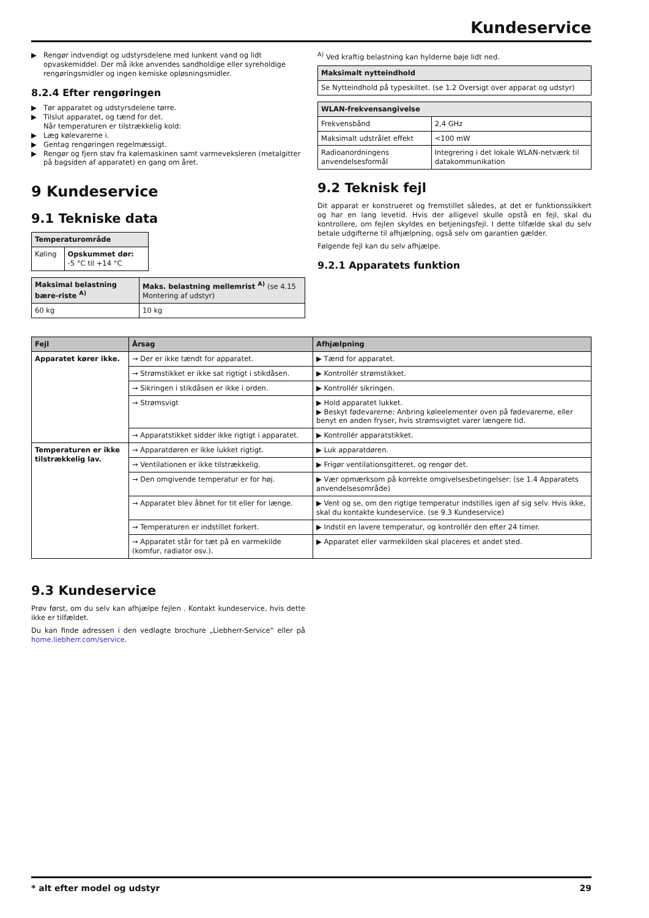Kundeservice
▶ Rengør indvendigt og udstyrsdelene med lunkent vand og lidt opvaskemiddel. Der må ikke anvendes sandholdige eller syreholdige rengøringsmidler og ingen kemiske opløsningsmidler.
8.2.4 Efter rengøringen
▶ Tør apparatet og udstyrsdelene tørre.
▶ Tilslut apparatet, og tænd for det.
Når temperaturen er tilstrækkelig kold:
▶ Læg kølevarerne i.
▶ Gentag rengøringen regelmæssigt.
▶ Rengør og fjern støv fra kølemaskinen samt varmeveksleren (metalgitter på bagsiden af apparatet) en gang om året.
9 Kundeservice
9.1 Tekniske data
| Temperaturområde | |
| --- | --- |
| Køling | Opskummet dør: -5 °C til +14 °C |
| Maksimal belastning bære-riste <sup>A)</sup> | Maks. belastning mellemrist <sup>A)</sup> (se 4.15 Montering af udstyr) |
| --- | --- |
| 60 kg | 10 kg |
<sup>A)</sup> Ved kraftig belastning kan hylderne bøje lidt ned.
| Maksimalt nytteindhold |
| --- |
| Se Nytteindhold på typeskiltet. (se 1.2 Oversigt over apparat og udstyr) |
| WLAN-frekvensangivelse | |
| --- | --- |
| Frekvensbånd | 2,4 GHz |
| Maksimalt udstrålet effekt | <100 mW |
| Radioanordningens anvendelsesformål | Integrering i det lokale WLAN-netværk til datakommunikation |
9.2 Teknisk fejl
Dit apparat er konstrueret og fremstillet således, at det er funktionssikkert og har en lang levetid. Hvis der alligevel skulle opstå en fejl, skal du kontrollere, om fejlen skyldes en betjeningsfejl. I dette tilfælde skal du selv betale udgifterne til afhjælpning, også selv om garantien gælder.
Følgende fejl kan du selv afhjælpe.
9.2.1 Apparatets funktion
| Fejl | Årsag | Afhjælpning |
| --- | --- | --- |
| Apparatet kører ikke. | → Der er ikke tændt for apparatet. | ▶ Tænd for apparatet. |
| | → Strømstikket er ikke sat rigtigt i stikdåsen. | ▶ Kontrollér strømstikket. |
| | → Sikringen i stikdåsen er ikke i orden. | ▶ Kontrollér sikringen. |
| | → Strømsvigt | ▶ Hold apparatet lukket. ▶ Beskyt fødevarerne: Anbring køleelementer oven på fødevarerne, eller benyt en anden fryser, hvis strømsvigtet varer længere tid. |
| | → Apparatstikket sidder ikke rigtigt i apparatet. | ▶ Kontrollér apparatstikket. |
| Temperaturen er ikke tilstrækkelig lav. | → Apparatdøren er ikke lukket rigtigt. | ▶ Luk apparatdøren. |
| | → Ventilationen er ikke tilstrækkelig. | ▶ Frigør ventilationsgitteret, og rengør det. |
| | → Den omgivende temperatur er for høj. | ▶ Vær opmærksom på korrekte omgivelsesbetingelser: (se 1.4 Apparatets anvendelsesområde) |
| | → Apparatet blev åbnet for tit eller for længe. | ▶ Vent og se, om den rigtige temperatur indstilles igen af sig selv. Hvis ikke, skal du kontakte kundeservice. (se 9.3 Kundeservice) |
| | → Temperaturen er indstillet forkert. | ▶ Indstil en lavere temperatur, og kontrollér den efter 24 timer. |
| | → Apparatet står for tæt på en varmekilde (komfur, radiator osv.). | ▶ Apparatet eller varmekilden skal placeres et andet sted. |
9.3 Kundeservice
Prøv først, om du selv kan afhjælpe fejlen . Kontakt kundeservice, hvis dette ikke er tilfældet.
Du kan finde adressen i den vedlagte brochure „Liebherr-Service“ eller på home.liebherr.com/service.
* alt efter model og udstyr 29